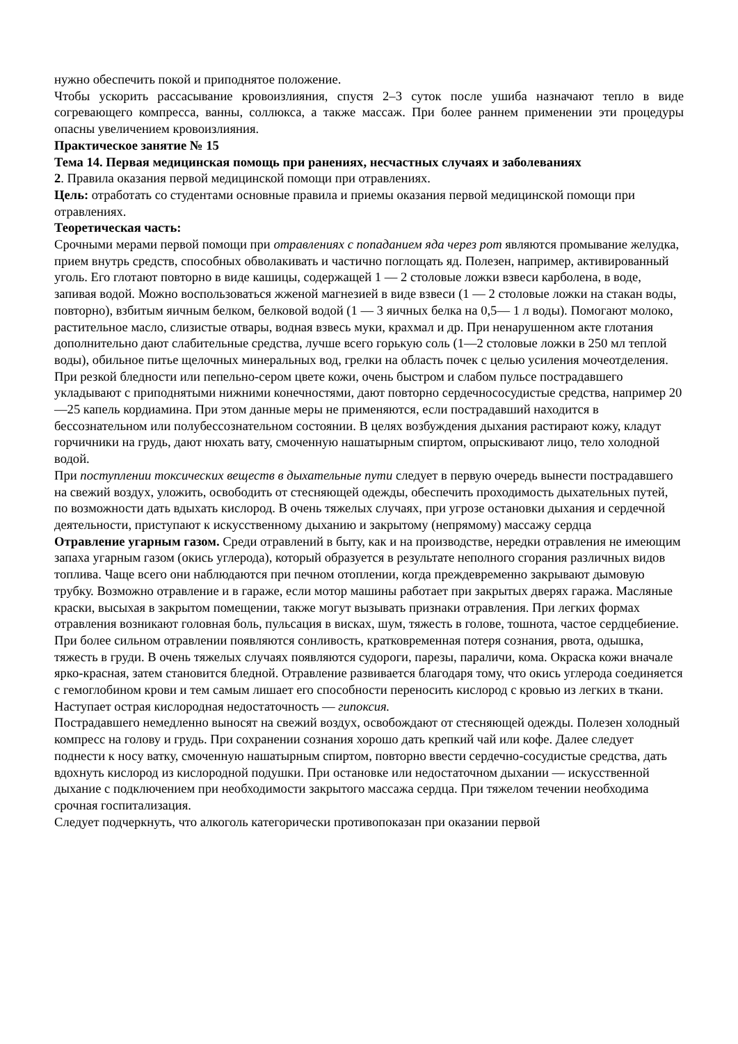нужно обеспечить покой и приподнятое положение.
Чтобы ускорить рассасывание кровоизлияния, спустя 2–3 суток после ушиба назначают тепло в виде согревающего компресса, ванны, соллюкса, а также массаж. При более раннем применении эти процедуры опасны увеличением кровоизлияния.
Практическое занятие № 15
Тема 14. Первая медицинская помощь при ранениях, несчастных случаях и заболеваниях
2. Правила оказания первой медицинской помощи при отравлениях.
Цель: отработать со студентами основные правила и приемы оказания первой медицинской помощи при отравлениях.
Теоретическая часть:
Срочными мерами первой помощи при отравлениях с попаданием яда через рот являются промывание желудка, прием внутрь средств, способных обволакивать и частично поглощать яд. Полезен, например, активированный уголь. Его глотают повторно в виде кашицы, содержащей 1 — 2 столовые ложки взвеси карболена, в воде, запивая водой. Можно воспользоваться жженой магнезией в виде взвеси (1 — 2 столовые ложки на стакан воды, повторно), взбитым яичным белком, белковой водой (1 — 3 яичных белка на 0,5— 1 л воды). Помогают молоко, растительное масло, слизистые отвары, водная взвесь муки, крахмал и др. При ненарушенном акте глотания дополнительно дают слабительные средства, лучше всего горькую соль (1—2 столовые ложки в 250 мл теплой воды), обильное питье щелочных минеральных вод, грелки на область почек с целью усиления мочеотделения.
При резкой бледности или пепельно-сером цвете кожи, очень быстром и слабом пульсе пострадавшего укладывают с приподнятыми нижними конечностями, дают повторно сердечнососудистые средства, например 20—25 капель кордиамина. При этом данные меры не применяются, если пострадавший находится в бессознательном или полубессознательном состоянии. В целях возбуждения дыхания растирают кожу, кладут горчичники на грудь, дают нюхать вату, смоченную нашатырным спиртом, опрыскивают лицо, тело холодной водой.
При поступлении токсических веществ в дыхательные пути следует в первую очередь вынести пострадавшего на свежий воздух, уложить, освободить от стесняющей одежды, обеспечить проходимость дыхательных путей, по возможности дать вдыхать кислород. В очень тяжелых случаях, при угрозе остановки дыхания и сердечной деятельности, приступают к искусственному дыханию и закрытому (непрямому) массажу сердца
Отравление угарным газом. Среди отравлений в быту, как и на производстве, нередки отравления не имеющим запаха угарным газом (окись углерода), который образуется в результате неполного сгорания различных видов топлива. Чаще всего они наблюдаются при печном отоплении, когда преждевременно закрывают дымовую трубку. Возможно отравление и в гараже, если мотор машины работает при закрытых дверях гаража. Масляные краски, высыхая в закрытом помещении, также могут вызывать признаки отравления. При легких формах отравления возникают головная боль, пульсация в висках, шум, тяжесть в голове, тошнота, частое сердцебиение. При более сильном отравлении появляются сонливость, кратковременная потеря сознания, рвота, одышка, тяжесть в груди. В очень тяжелых случаях появляются судороги, парезы, параличи, кома. Окраска кожи вначале ярко-красная, затем становится бледной. Отравление развивается благодаря тому, что окись углерода соединяется с гемоглобином крови и тем самым лишает его способности переносить кислород с кровью из легких в ткани. Наступает острая кислородная недостаточность — гипоксия.
Пострадавшего немедленно выносят на свежий воздух, освобождают от стесняющей одежды. Полезен холодный компресс на голову и грудь. При сохранении сознания хорошо дать крепкий чай или кофе. Далее следует поднести к носу ватку, смоченную нашатырным спиртом, повторно ввести сердечно-сосудистые средства, дать вдохнуть кислород из кислородной подушки. При остановке или недостаточном дыхании — искусственной дыхание с подключением при необходимости закрытого массажа сердца. При тяжелом течении необходима срочная госпитализация.
Следует подчеркнуть, что алкоголь категорически противопоказан при оказании первой